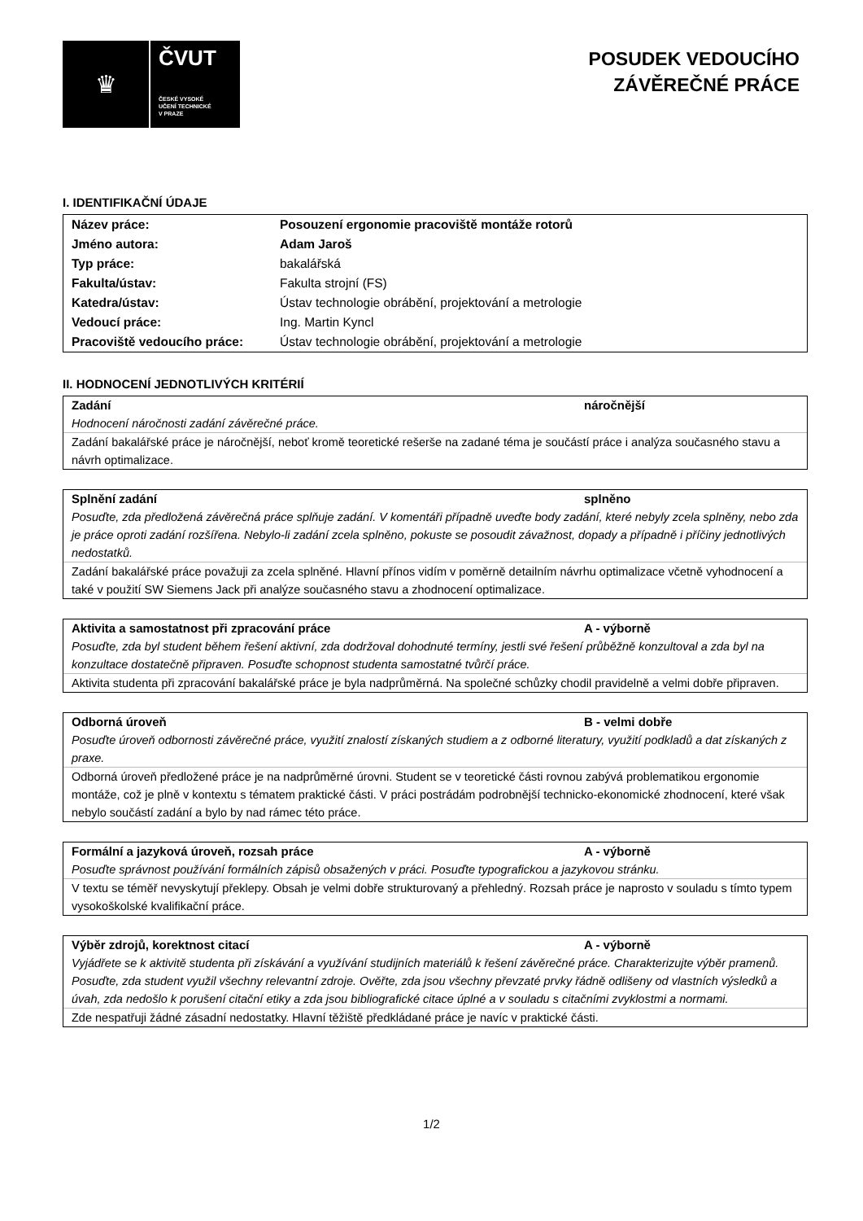♛
ČVUT
ČESKÉ VYSOKÉ
UČENÍ TECHNICKÉ
V PRAZE
POSUDEK VEDOUCÍHO
ZÁVĚREČNÉ PRÁCE
I. IDENTIFIKAČNÍ ÚDAJE
| Název práce: | Posouzení ergonomie pracoviště montáže rotorů |
| Jméno autora: | Adam Jaroš |
| Typ práce: | bakalářská |
| Fakulta/ústav: | Fakulta strojní (FS) |
| Katedra/ústav: | Ústav technologie obrábění, projektování a metrologie |
| Vedoucí práce: | Ing. Martin Kyncl |
| Pracoviště vedoucího práce: | Ústav technologie obrábění, projektování a metrologie |
II. HODNOCENÍ JEDNOTLIVÝCH KRITÉRIÍ
Zadání náročnější
Hodnocení náročnosti zadání závěrečné práce.
Zadání bakalářské práce je náročnější, neboť kromě teoretické rešerše na zadané téma je součástí práce i analýza současného stavu a návrh optimalizace.
Splnění zadání splněno
Posuďte, zda předložená závěrečná práce splňuje zadání. V komentáři případně uveďte body zadání, které nebyly zcela splněny, nebo zda je práce oproti zadání rozšířena. Nebylo-li zadání zcela splněno, pokuste se posoudit závažnost, dopady a případně i příčiny jednotlivých nedostatků.
Zadání bakalářské práce považuji za zcela splněné. Hlavní přínos vidím v poměrně detailním návrhu optimalizace včetně vyhodnocení a také v použití SW Siemens Jack při analýze současného stavu a zhodnocení optimalizace.
Aktivita a samostatnost při zpracování práce A - výborně
Posuďte, zda byl student během řešení aktivní, zda dodržoval dohodnuté termíny, jestli své řešení průběžně konzultoval a zda byl na konzultace dostatečně připraven. Posuďte schopnost studenta samostatné tvůrčí práce.
Aktivita studenta při zpracování bakalářské práce je byla nadprůměrná. Na společné schůzky chodil pravidelně a velmi dobře připraven.
Odborná úroveň B - velmi dobře
Posuďte úroveň odbornosti závěrečné práce, využití znalostí získaných studiem a z odborné literatury, využití podkladů a dat získaných z praxe.
Odborná úroveň předložené práce je na nadprůměrné úrovni. Student se v teoretické části rovnou zabývá problematikou ergonomie montáže, což je plně v kontextu s tématem praktické části. V práci postrádám podrobnější technicko-ekonomické zhodnocení, které však nebylo součástí zadání a bylo by nad rámec této práce.
Formální a jazyková úroveň, rozsah práce A - výborně
Posuďte správnost používání formálních zápisů obsažených v práci. Posuďte typografickou a jazykovou stránku.
V textu se téměř nevyskytují překlepy. Obsah je velmi dobře strukturovaný a přehledný. Rozsah práce je naprosto v souladu s tímto typem vysokoškolské kvalifikační práce.
Výběr zdrojů, korektnost citací A - výborně
Vyjádřete se k aktivitě studenta při získávání a využívání studijních materiálů k řešení závěrečné práce. Charakterizujte výběr pramenů. Posuďte, zda student využil všechny relevantní zdroje. Ověřte, zda jsou všechny převzaté prvky řádně odlišeny od vlastních výsledků a úvah, zda nedošlo k porušení citační etiky a zda jsou bibliografické citace úplné a v souladu s citačními zvyklostmi a normami.
Zde nespatřuji žádné zásadní nedostatky. Hlavní těžiště předkládané práce je navíc v praktické části.
1/2